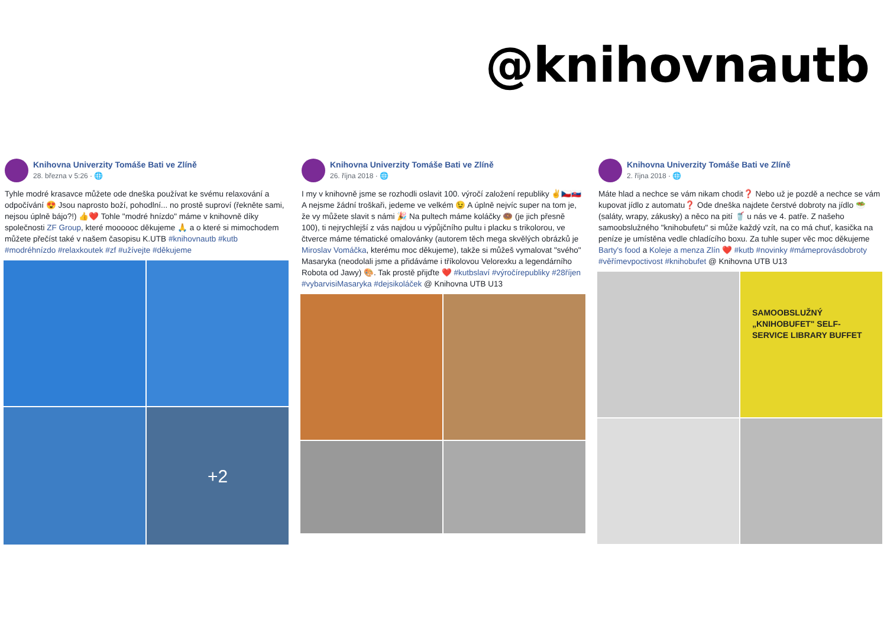@knihovnautb
Knihovna Univerzity Tomáše Bati ve Zlíně
28. března v 5:26 · 🌐
Tyhle modré krasavce můžete ode dneška používat ke svému relaxování a odpočívání 😍 Jsou naprosto boží, pohodlní... no prostě suproví (řekněte sami, nejsou úplně bájo?!) 👍❤️ Tohle "modré hnízdo" máme v knihovně díky společnosti ZF Group, které moooooc děkujeme 🙏 a o které si mimochodem můžete přečíst také v našem časopisu K.UTB #knihovnautb #kutb #modréhnízdo #relaxkoutek #zf #užívejte #děkujeme
+2
Knihovna Univerzity Tomáše Bati ve Zlíně
26. října 2018 · 🌐
I my v knihovně jsme se rozhodli oslavit 100. výročí založení republiky ✌️🇨🇿🇸🇰 A nejsme žádní troškaři, jedeme ve velkém 😉 A úplně nejvíc super na tom je, že vy můžete slavit s námi 🎉 Na pultech máme koláčky 🍩 (je jich přesně 100), ti nejrychlejší z vás najdou u výpůjčního pultu i placku s trikolorou, ve čtverce máme tématické omalovánky (autorem těch mega skvělých obrázků je Miroslav Vomáčka, kterému moc děkujeme), takže si můžeš vymalovat "svého" Masaryka (neodolali jsme a přidáváme i tříkolovou Velorexku a legendárního Robota od Jawy) 🎨. Tak prostě přijďte ❤️ #kutbslaví #výročírepubliky #28říjen #vybarvisiMasaryka #dejsikoláček @ Knihovna UTB U13
Knihovna Univerzity Tomáše Bati ve Zlíně
2. října 2018 · 🌐
Máte hlad a nechce se vám nikam chodit❓ Nebo už je pozdě a nechce se vám kupovat jídlo z automatu❓ Ode dneška najdete čerstvé dobroty na jídlo 🥗 (saláty, wrapy, zákusky) a něco na pití 🥤 u nás ve 4. patře. Z našeho samoobslužného "knihobufetu" si může každý vzít, na co má chuť, kasička na peníze je umístěna vedle chladícího boxu. Za tuhle super věc moc děkujeme Barty's food a Koleje a menza Zlín ❤️ #kutb #novinky #mámeprovásdobroty #věřímevpoctivost #knihobufet @ Knihovna UTB U13
SAMOOBSLUŽNÝ „KNIHOBUFET" SELF-SERVICE LIBRARY BUFFET